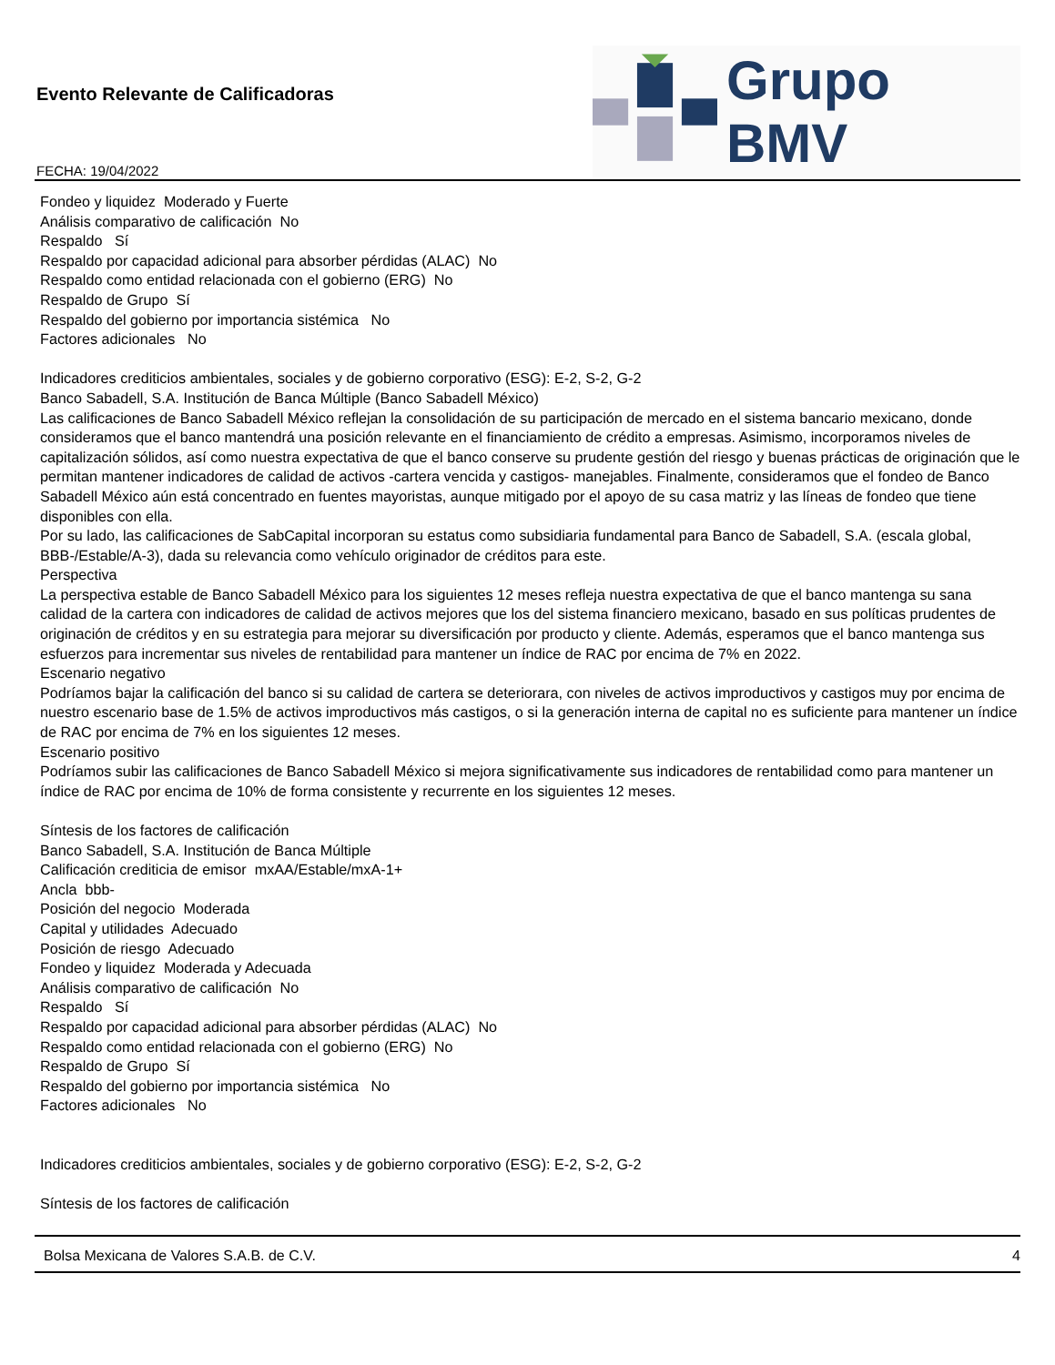Evento Relevante de Calificadoras
FECHA: 19/04/2022
Grupo BMV
Fondeo y liquidez Moderado y Fuerte
Análisis comparativo de calificación No
Respaldo Sí
Respaldo por capacidad adicional para absorber pérdidas (ALAC) No
Respaldo como entidad relacionada con el gobierno (ERG) No
Respaldo de Grupo Sí
Respaldo del gobierno por importancia sistémica No
Factores adicionales No
Indicadores crediticios ambientales, sociales y de gobierno corporativo (ESG): E-2, S-2, G-2
Banco Sabadell, S.A. Institución de Banca Múltiple (Banco Sabadell México)
Las calificaciones de Banco Sabadell México reflejan la consolidación de su participación de mercado en el sistema bancario mexicano, donde consideramos que el banco mantendrá una posición relevante en el financiamiento de crédito a empresas. Asimismo, incorporamos niveles de capitalización sólidos, así como nuestra expectativa de que el banco conserve su prudente gestión del riesgo y buenas prácticas de originación que le permitan mantener indicadores de calidad de activos -cartera vencida y castigos- manejables. Finalmente, consideramos que el fondeo de Banco Sabadell México aún está concentrado en fuentes mayoristas, aunque mitigado por el apoyo de su casa matriz y las líneas de fondeo que tiene disponibles con ella.
Por su lado, las calificaciones de SabCapital incorporan su estatus como subsidiaria fundamental para Banco de Sabadell, S.A. (escala global, BBB-/Estable/A-3), dada su relevancia como vehículo originador de créditos para este.
Perspectiva
La perspectiva estable de Banco Sabadell México para los siguientes 12 meses refleja nuestra expectativa de que el banco mantenga su sana calidad de la cartera con indicadores de calidad de activos mejores que los del sistema financiero mexicano, basado en sus políticas prudentes de originación de créditos y en su estrategia para mejorar su diversificación por producto y cliente. Además, esperamos que el banco mantenga sus esfuerzos para incrementar sus niveles de rentabilidad para mantener un índice de RAC por encima de 7% en 2022.
Escenario negativo
Podríamos bajar la calificación del banco si su calidad de cartera se deteriorara, con niveles de activos improductivos y castigos muy por encima de nuestro escenario base de 1.5% de activos improductivos más castigos, o si la generación interna de capital no es suficiente para mantener un índice de RAC por encima de 7% en los siguientes 12 meses.
Escenario positivo
Podríamos subir las calificaciones de Banco Sabadell México si mejora significativamente sus indicadores de rentabilidad como para mantener un índice de RAC por encima de 10% de forma consistente y recurrente en los siguientes 12 meses.
Síntesis de los factores de calificación
Banco Sabadell, S.A. Institución de Banca Múltiple
Calificación crediticia de emisor mxAA/Estable/mxA-1+
Ancla bbb-
Posición del negocio Moderada
Capital y utilidades Adecuado
Posición de riesgo Adecuado
Fondeo y liquidez Moderada y Adecuada
Análisis comparativo de calificación No
Respaldo Sí
Respaldo por capacidad adicional para absorber pérdidas (ALAC) No
Respaldo como entidad relacionada con el gobierno (ERG) No
Respaldo de Grupo Sí
Respaldo del gobierno por importancia sistémica No
Factores adicionales No
Indicadores crediticios ambientales, sociales y de gobierno corporativo (ESG): E-2, S-2, G-2
Síntesis de los factores de calificación
Bolsa Mexicana de Valores S.A.B. de C.V. 4